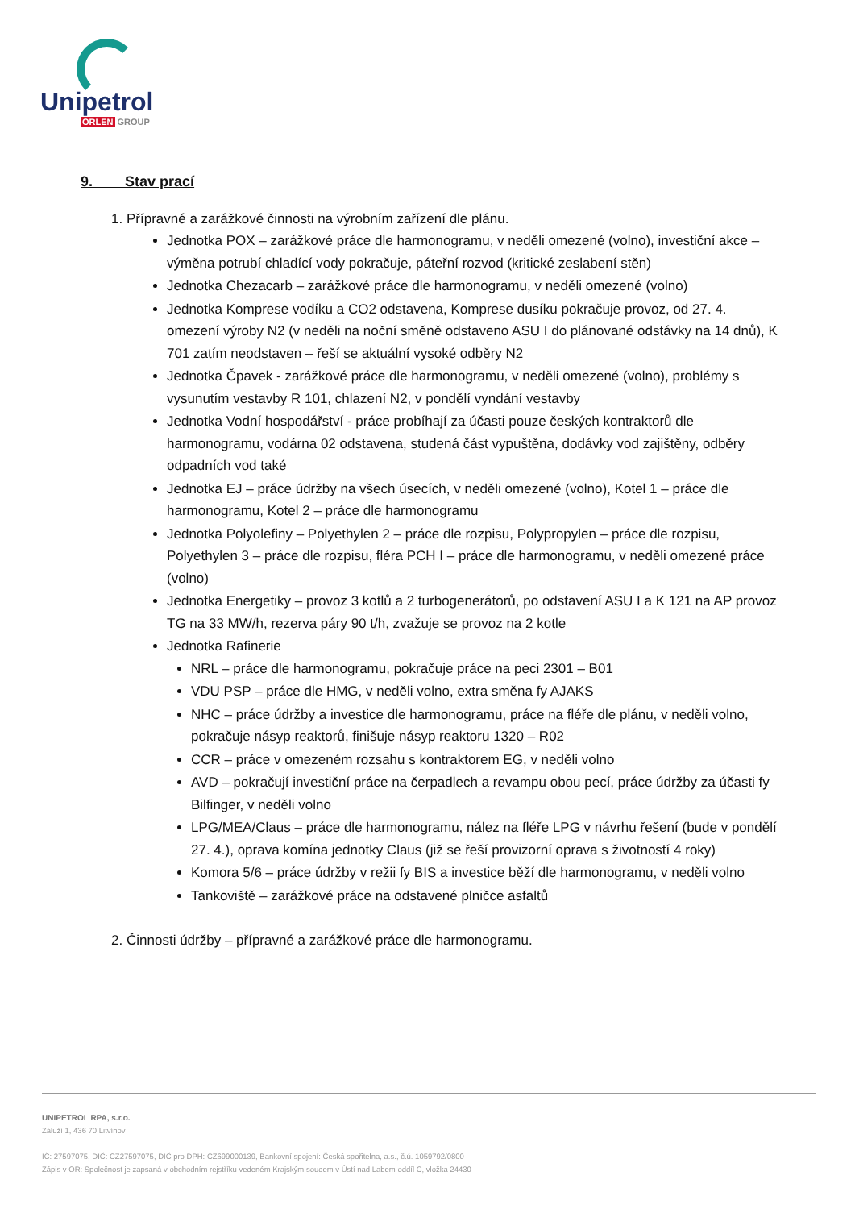Unipetrol
ORLEN GROUP
9. Stav prací
1. Přípravné a zarážkové činnosti na výrobním zařízení dle plánu.
Jednotka POX – zarážkové práce dle harmonogramu, v neděli omezené (volno), investiční akce – výměna potrubí chladící vody pokračuje, páteřní rozvod (kritické zeslabení stěn)
Jednotka Chezacarb – zarážkové práce dle harmonogramu, v neděli omezené (volno)
Jednotka Komprese vodíku a CO2 odstavena, Komprese dusíku pokračuje provoz, od 27. 4. omezení výroby N2 (v neděli na noční směně odstaveno ASU I do plánované odstávky na 14 dnů), K 701 zatím neodstaven – řeší se aktuální vysoké odběry N2
Jednotka Čpavek - zarážkové práce dle harmonogramu, v neděli omezené (volno), problémy s vysunutím vestavby R 101, chlazení N2, v pondělí vyndání vestavby
Jednotka Vodní hospodářství - práce probíhají za účasti pouze českých kontraktorů dle harmonogramu, vodárna 02 odstavena, studená část vypuštěna, dodávky vod zajištěny, odběry odpadních vod také
Jednotka EJ – práce údržby na všech úsecích, v neděli omezené (volno), Kotel 1 – práce dle harmonogramu, Kotel 2 – práce dle harmonogramu
Jednotka Polyolefiny – Polyethylen 2 – práce dle rozpisu, Polypropylen – práce dle rozpisu, Polyethylen 3 – práce dle rozpisu, fléra PCH I – práce dle harmonogramu, v neděli omezené práce (volno)
Jednotka Energetiky – provoz 3 kotlů a 2 turbogenerátorů, po odstavení ASU I a K 121 na AP provoz TG na 33 MW/h, rezerva páry 90 t/h, zvažuje se provoz na 2 kotle
Jednotka Rafinerie
NRL – práce dle harmonogramu, pokračuje práce na peci 2301 – B01
VDU PSP – práce dle HMG, v neděli volno, extra směna fy AJAKS
NHC – práce údržby a investice dle harmonogramu, práce na fléře dle plánu, v neděli volno, pokračuje násyp reaktorů, finišuje násyp reaktoru 1320 – R02
CCR – práce v omezeném rozsahu s kontraktorem EG, v neděli volno
AVD – pokračují investiční práce na čerpadlech a revampu obou pecí, práce údržby za účasti fy Bilfinger, v neděli volno
LPG/MEA/Claus – práce dle harmonogramu, nález na fléře LPG v návrhu řešení (bude v pondělí 27. 4.), oprava komína jednotky Claus (již se řeší provizorní oprava s životností 4 roky)
Komora 5/6 – práce údržby v režii fy BIS a investice běží dle harmonogramu, v neděli volno
Tankoviště – zarážkové práce na odstavené plničce asfaltů
2. Činnosti údržby – přípravné a zarážkové práce dle harmonogramu.
UNIPETROL RPA, s.r.o.
Záluží 1, 436 70 Litvínov
IČ: 27597075, DIČ: CZ27597075, DIČ pro DPH: CZ699000139, Bankovní spojení: Česká spořitelna, a.s., č.ú. 1059792/0800
Zápis v OR: Společnost je zapsaná v obchodním rejstříku vedeném Krajským soudem v Ústí nad Labem oddíl C, vložka 24430